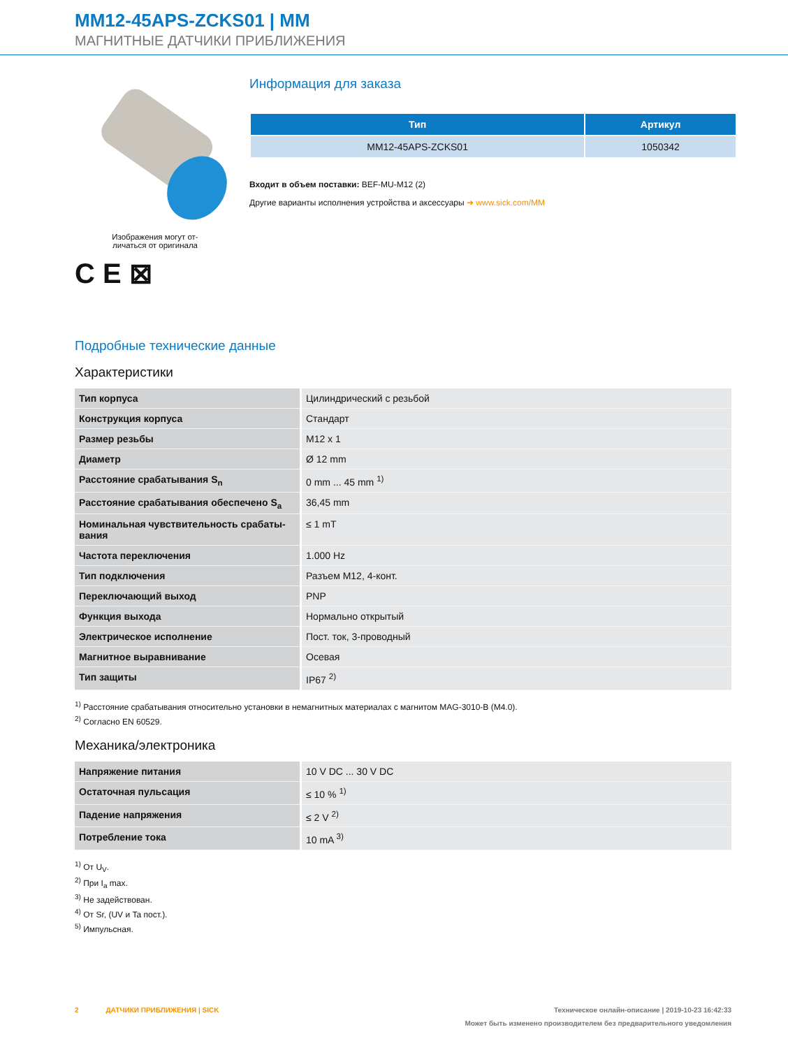MM12-45APS-ZCKS01 | MM
МАГНИТНЫЕ ДАТЧИКИ ПРИБЛИЖЕНИЯ
Изображения могут от-
личаться от оригинала
C E ⊠
Информация для заказа
| Тип | Артикул |
| --- | --- |
| MM12-45APS-ZCKS01 | 1050342 |
Входит в объем поставки: BEF-MU-M12 (2)
Другие варианты исполнения устройства и аксессуары ➜ www.sick.com/MM
Подробные технические данные
Характеристики
| Тип корпуса | Цилиндрический с резьбой |
| Конструкция корпуса | Стандарт |
| Размер резьбы | M12 x 1 |
| Диаметр | Ø 12 mm |
| Расстояние срабатывания S<sub>n</sub> | 0 mm ... 45 mm <sup>1)</sup> |
| Расстояние срабатывания обеспечено S<sub>a</sub> | 36,45 mm |
| Номинальная чувствительность срабаты- вания | ≤ 1 mT |
| Частота переключения | 1.000 Hz |
| Тип подключения | Разъем M12, 4-конт. |
| Переключающий выход | PNP |
| Функция выхода | Нормально открытый |
| Электрическое исполнение | Пост. ток, 3-проводный |
| Магнитное выравнивание | Осевая |
| Тип защиты | IP67 <sup>2)</sup> |
<sup>1)</sup> Расстояние срабатывания относительно установки в немагнитных материалах с магнитом MAG-3010-B (M4.0).
<sup>2)</sup> Согласно EN 60529.
Механика/электроника
| Напряжение питания | 10 V DC ... 30 V DC |
| Остаточная пульсация | ≤ 10 % <sup>1)</sup> |
| Падение напряжения | ≤ 2 V <sup>2)</sup> |
| Потребление тока | 10 mA <sup>3)</sup> |
<sup>1)</sup> От U<sub>V</sub>.
<sup>2)</sup> При I<sub>a</sub> max.
<sup>3)</sup> Не задействован.
<sup>4)</sup> От Sr, (UV и Ta пост.).
<sup>5)</sup> Импульсная.
2 ДАТЧИКИ ПРИБЛИЖЕНИЯ | SICK Техническое онлайн-описание | 2019-10-23 16:42:33
Может быть изменено производителем без предварительного уведомления